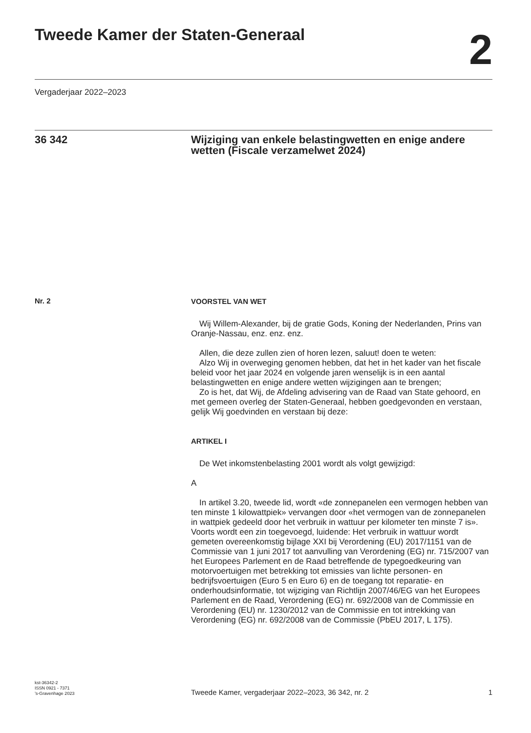Tweede Kamer der Staten-Generaal
2
Vergaderjaar 2022–2023
36 342 Wijziging van enkele belastingwetten en enige andere wetten (Fiscale verzamelwet 2024)
Nr. 2
VOORSTEL VAN WET
Wij Willem-Alexander, bij de gratie Gods, Koning der Nederlanden, Prins van Oranje-Nassau, enz. enz. enz.
Allen, die deze zullen zien of horen lezen, saluut! doen te weten:
Alzo Wij in overweging genomen hebben, dat het in het kader van het fiscale beleid voor het jaar 2024 en volgende jaren wenselijk is in een aantal belastingwetten en enige andere wetten wijzigingen aan te brengen;
Zo is het, dat Wij, de Afdeling advisering van de Raad van State gehoord, en met gemeen overleg der Staten-Generaal, hebben goedgevonden en verstaan, gelijk Wij goedvinden en verstaan bij deze:
ARTIKEL I
De Wet inkomstenbelasting 2001 wordt als volgt gewijzigd:
A
In artikel 3.20, tweede lid, wordt «de zonnepanelen een vermogen hebben van ten minste 1 kilowattpiek» vervangen door «het vermogen van de zonnepanelen in wattpiek gedeeld door het verbruik in wattuur per kilometer ten minste 7 is». Voorts wordt een zin toegevoegd, luidende: Het verbruik in wattuur wordt gemeten overeenkomstig bijlage XXI bij Verordening (EU) 2017/1151 van de Commissie van 1 juni 2017 tot aanvulling van Verordening (EG) nr. 715/2007 van het Europees Parlement en de Raad betreffende de typegoedkeuring van motorvoertuigen met betrekking tot emissies van lichte personen- en bedrijfsvoertuigen (Euro 5 en Euro 6) en de toegang tot reparatie- en onderhoudsinformatie, tot wijziging van Richtlijn 2007/46/EG van het Europees Parlement en de Raad, Verordening (EG) nr. 692/2008 van de Commissie en Verordening (EU) nr. 1230/2012 van de Commissie en tot intrekking van Verordening (EG) nr. 692/2008 van de Commissie (PbEU 2017, L 175).
kst-36342-2
ISSN 0921 - 7371
’s-Gravenhage 2023
Tweede Kamer, vergaderjaar 2022–2023, 36 342, nr. 2
1